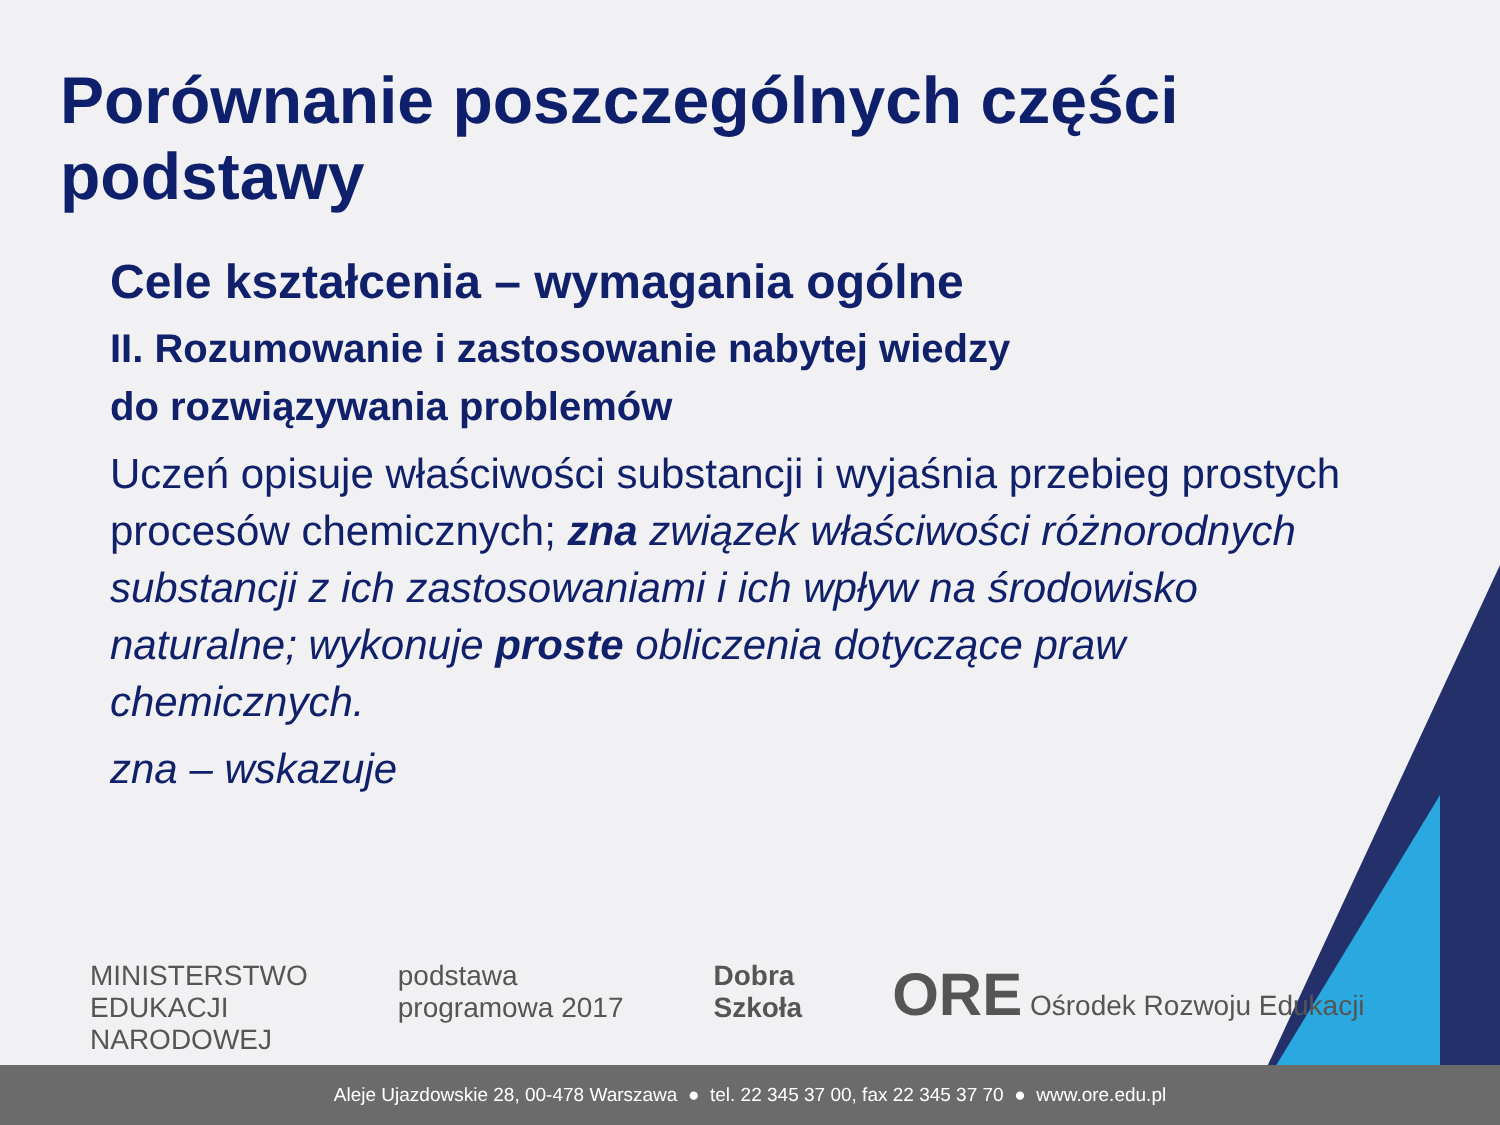Porównanie poszczególnych części podstawy
Cele kształcenia – wymagania ogólne
II. Rozumowanie i zastosowanie nabytej wiedzy
do rozwiązywania problemów
Uczeń opisuje właściwości substancji i wyjaśnia przebieg prostych procesów chemicznych; zna związek właściwości różnorodnych substancji z ich zastosowaniami i ich wpływ na środowisko naturalne; wykonuje proste obliczenia dotyczące praw chemicznych.
zna – wskazuje
MINISTERSTWO
EDUKACJI
NARODOWEJ
podstawa
programowa 2017
Dobra
Szkoła
ORE Ośrodek Rozwoju Edukacji
Aleje Ujazdowskie 28, 00-478 Warszawa ● tel. 22 345 37 00, fax 22 345 37 70 ● www.ore.edu.pl